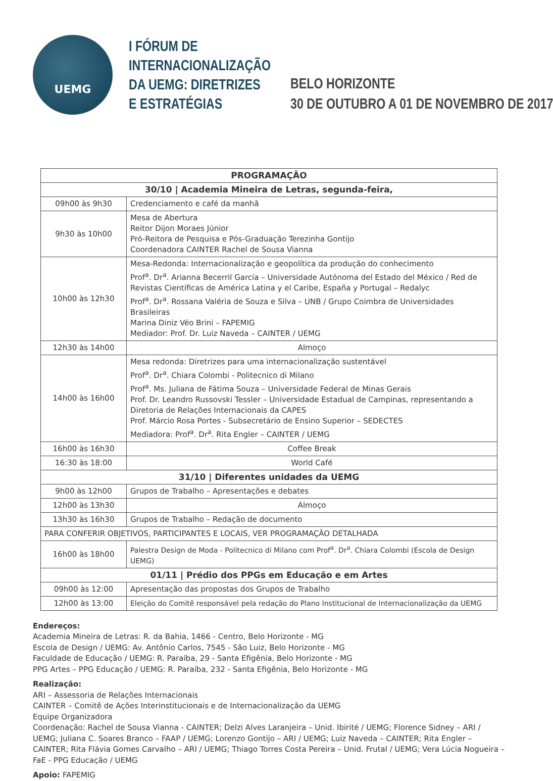UEMG
I FÓRUM DE INTERNACIONALIZAÇÃO DA UEMG: DIRETRIZES E ESTRATÉGIAS
BELO HORIZONTE
30 DE OUTUBRO A 01 DE NOVEMBRO DE 2017
| PROGRAMAÇÃO | |
| --- | --- |
| 30/10 / Academia Mineira de Letras, segunda-feira, | |
| 09h00 às 9h30 | Credenciamento e café da manhã |
| 9h30 às 10h00 | Mesa de Abertura Reitor Dijon Moraes Júnior Pró-Reitora de Pesquisa e Pós-Graduação Terezinha Gontijo Coordenadora CAINTER Rachel de Sousa Vianna |
| 10h00 às 12h30 | Mesa-Redonda: Internacionalização e geopolítica da produção do conhecimento Prof<sup>a</sup>. Dr<sup>a</sup>. Arianna Becerril García – Universidade Autónoma del Estado del México / Red de Revistas Científicas de América Latina y el Caribe, España y Portugal – Redalyc Prof<sup>a</sup>. Dr<sup>a</sup>. Rossana Valéria de Souza e Silva – UNB / Grupo Coimbra de Universidades Brasileiras Marina Diniz Véo Brini – FAPEMIG Mediador: Prof. Dr. Luiz Naveda – CAINTER / UEMG |
| 12h30 às 14h00 | Almoço |
| 14h00 às 16h00 | Mesa redonda: Diretrizes para uma internacionalização sustentável Prof<sup>a</sup>. Dr<sup>a</sup>. Chiara Colombi - Politecnico di Milano Prof<sup>a</sup>. Ms. Juliana de Fátima Souza – Universidade Federal de Minas Gerais Prof. Dr. Leandro Russovski Tessler – Universidade Estadual de Campinas, representando a Diretoria de Relações Internacionais da CAPES Prof. Márcio Rosa Portes - Subsecretário de Ensino Superior – SEDECTES Mediadora: Prof<sup>a</sup>. Dr<sup>a</sup>. Rita Engler – CAINTER / UEMG |
| 16h00 às 16h30 | Coffee Break |
| 16:30 às 18:00 | World Café |
| 31/10 / Diferentes unidades da UEMG | |
| 9h00 às 12h00 | Grupos de Trabalho – Apresentações e debates |
| 12h00 às 13h30 | Almoço |
| 13h30 às 16h30 | Grupos de Trabalho – Redação de documento |
| PARA CONFERIR OBJETIVOS, PARTICIPANTES E LOCAIS, VER PROGRAMAÇÃO DETALHADA | |
| 16h00 às 18h00 | Palestra Design de Moda - Politecnico di Milano com Prof<sup>a</sup>. Dr<sup>a</sup>. Chiara Colombi (Escola de Design UEMG) |
| 01/11 / Prédio dos PPGs em Educação e em Artes | |
| 09h00 às 12:00 | Apresentação das propostas dos Grupos de Trabalho |
| 12h00 às 13:00 | Eleição do Comitê responsável pela redação do Plano Institucional de Internacionalização da UEMG |
Endereços:
Academia Mineira de Letras: R. da Bahia, 1466 - Centro, Belo Horizonte - MG
Escola de Design / UEMG: Av. Antônio Carlos, 7545 - São Luiz, Belo Horizonte - MG
Faculdade de Educação / UEMG: R. Paraíba, 29 - Santa Efigênia, Belo Horizonte - MG
PPG Artes – PPG Educação / UEMG: R. Paraíba, 232 - Santa Efigênia, Belo Horizonte - MG
Realização:
ARI – Assessoria de Relações Internacionais
CAINTER – Comitê de Ações Interinstitucionais e de Internacionalização da UEMG
Equipe Organizadora
Coordenação: Rachel de Sousa Vianna - CAINTER; Delzi Alves Laranjeira – Unid. Ibirité / UEMG; Florence Sidney – ARI / UEMG; Juliana C. Soares Branco – FAAP / UEMG; Lorenzo Gontijo – ARI / UEMG; Luiz Naveda – CAINTER; Rita Engler – CAINTER; Rita Flávia Gomes Carvalho – ARI / UEMG; Thiago Torres Costa Pereira – Unid. Frutal / UEMG; Vera Lúcia Nogueira – FaE - PPG Educação / UEMG
Apoio: FAPEMIG